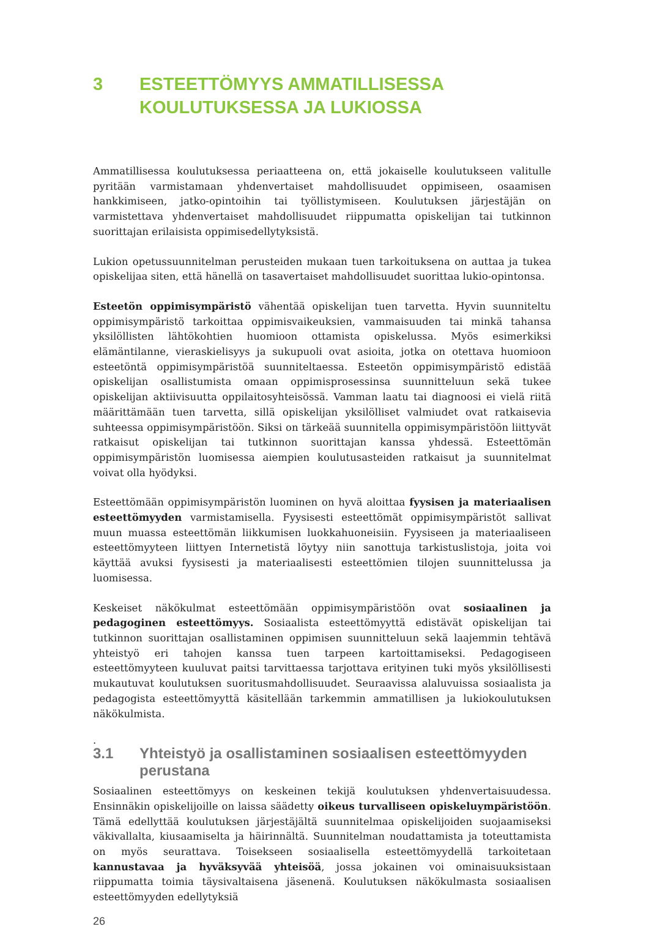3 ESTEETTÖMYYS AMMATILLISESSA KOULUTUKSESSA JA LUKIOSSA
Ammatillisessa koulutuksessa periaatteena on, että jokaiselle koulutukseen valitulle pyritään varmistamaan yhdenvertaiset mahdollisuudet oppimiseen, osaamisen hankkimiseen, jatko-opintoihin tai työllistymiseen. Koulutuksen järjestäjän on varmistettava yhdenvertaiset mahdollisuudet riippumatta opiskelijan tai tutkinnon suorittajan erilaisista oppimisedellytyksistä.
Lukion opetussuunnitelman perusteiden mukaan tuen tarkoituksena on auttaa ja tukea opiskelijaa siten, että hänellä on tasavertaiset mahdollisuudet suorittaa lukio-opintonsa.
Esteetön oppimisympäristö vähentää opiskelijan tuen tarvetta. Hyvin suunniteltu oppimisympäristö tarkoittaa oppimisvaikeuksien, vammaisuuden tai minkä tahansa yksilöllisten lähtökohtien huomioon ottamista opiskelussa. Myös esimerkiksi elämäntilanne, vieraskielisyys ja sukupuoli ovat asioita, jotka on otettava huomioon esteetöntä oppimisympäristöä suunniteltaessa. Esteetön oppimisympäristö edistää opiskelijan osallistumista omaan oppimisprosessinsa suunnitteluun sekä tukee opiskelijan aktiivisuutta oppilaitosyhteisössä. Vamman laatu tai diagnoosi ei vielä riitä määrittämään tuen tarvetta, sillä opiskelijan yksilölliset valmiudet ovat ratkaisevia suhteessa oppimisympäristöön. Siksi on tärkeää suunnitella oppimisympäristöön liittyvät ratkaisut opiskelijan tai tutkinnon suorittajan kanssa yhdessä. Esteettömän oppimisympäristön luomisessa aiempien koulutusasteiden ratkaisut ja suunnitelmat voivat olla hyödyksi.
Esteettömään oppimisympäristön luominen on hyvä aloittaa fyysisen ja materiaalisen esteettömyyden varmistamisella. Fyysisesti esteettömät oppimisympäristöt sallivat muun muassa esteettömän liikkumisen luokkahuoneisiin. Fyysiseen ja materiaaliseen esteettömyyteen liittyen Internetistä löytyy niin sanottuja tarkistuslistoja, joita voi käyttää avuksi fyysisesti ja materiaalisesti esteettömien tilojen suunnittelussa ja luomisessa.
Keskeiset näkökulmat esteettömään oppimisympäristöön ovat sosiaalinen ja pedagoginen esteettömyys. Sosiaalista esteettömyyttä edistävät opiskelijan tai tutkinnon suorittajan osallistaminen oppimisen suunnitteluun sekä laajemmin tehtävä yhteistyö eri tahojen kanssa tuen tarpeen kartoittamiseksi. Pedagogiseen esteettömyyteen kuuluvat paitsi tarvittaessa tarjottava erityinen tuki myös yksilöllisesti mukautuvat koulutuksen suoritusmahdollisuudet. Seuraavissa alaluvuissa sosiaalista ja pedagogista esteettömyyttä käsitellään tarkemmin ammatillisen ja lukiokoulutuksen näkökulmista.
.
3.1 Yhteistyö ja osallistaminen sosiaalisen esteettömyyden perustana
Sosiaalinen esteettömyys on keskeinen tekijä koulutuksen yhdenvertaisuudessa. Ensinnäkin opiskelijoille on laissa säädetty oikeus turvalliseen opiskeluympäristöön. Tämä edellyttää koulutuksen järjestäjältä suunnitelmaa opiskelijoiden suojaamiseksi väkivallalta, kiusaamiselta ja häirinnältä. Suunnitelman noudattamista ja toteuttamista on myös seurattava. Toisekseen sosiaalisella esteettömyydellä tarkoitetaan kannustavaa ja hyväksyvää yhteisöä, jossa jokainen voi ominaisuuksistaan riippumatta toimia täysivaltaisena jäsenenä. Koulutuksen näkökulmasta sosiaalisen esteettömyyden edellytyksiä
26